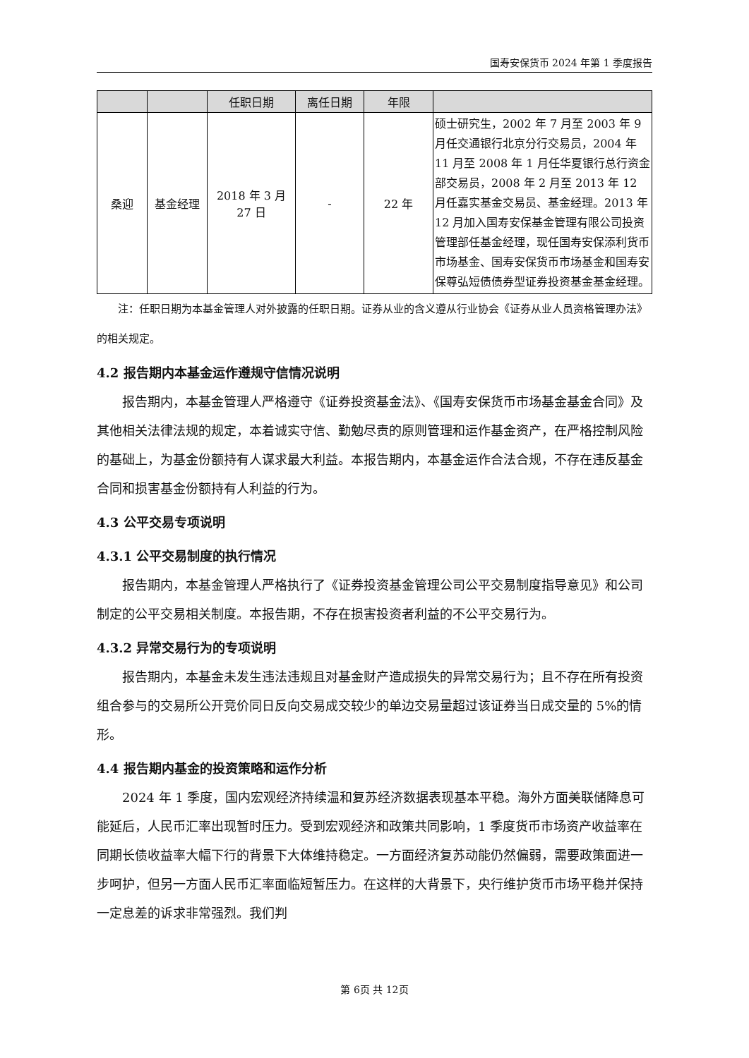国寿安保货币 2024 年第 1 季度报告
| | | 任职日期 | 离任日期 | 年限 | |
| --- | --- | --- | --- | --- | --- |
| 桑迎 | 基金经理 | 2018 年 3 月 27 日 | - | 22 年 | 硕士研究生，2002 年 7 月至 2003 年 9 月任交通银行北京分行交易员，2004 年 11 月至 2008 年 1 月任华夏银行总行资金部交易员，2008 年 2 月至 2013 年 12 月任嘉实基金交易员、基金经理。2013 年 12 月加入国寿安保基金管理有限公司投资管理部任基金经理，现任国寿安保添利货币市场基金、国寿安保货币市场基金和国寿安保尊弘短债债券型证券投资基金基金经理。 |
注：任职日期为本基金管理人对外披露的任职日期。证券从业的含义遵从行业协会《证券从业人员资格管理办法》的相关规定。
4.2 报告期内本基金运作遵规守信情况说明
报告期内，本基金管理人严格遵守《证券投资基金法》、《国寿安保货币市场基金基金合同》及其他相关法律法规的规定，本着诚实守信、勤勉尽责的原则管理和运作基金资产，在严格控制风险的基础上，为基金份额持有人谋求最大利益。本报告期内，本基金运作合法合规，不存在违反基金合同和损害基金份额持有人利益的行为。
4.3 公平交易专项说明
4.3.1 公平交易制度的执行情况
报告期内，本基金管理人严格执行了《证券投资基金管理公司公平交易制度指导意见》和公司制定的公平交易相关制度。本报告期，不存在损害投资者利益的不公平交易行为。
4.3.2 异常交易行为的专项说明
报告期内，本基金未发生违法违规且对基金财产造成损失的异常交易行为；且不存在所有投资组合参与的交易所公开竞价同日反向交易成交较少的单边交易量超过该证券当日成交量的 5%的情形。
4.4 报告期内基金的投资策略和运作分析
2024 年 1 季度，国内宏观经济持续温和复苏经济数据表现基本平稳。海外方面美联储降息可能延后，人民币汇率出现暂时压力。受到宏观经济和政策共同影响，1 季度货币市场资产收益率在同期长债收益率大幅下行的背景下大体维持稳定。一方面经济复苏动能仍然偏弱，需要政策面进一步呵护，但另一方面人民币汇率面临短暂压力。在这样的大背景下，央行维护货币市场平稳并保持一定息差的诉求非常强烈。我们判
第 6页 共 12页